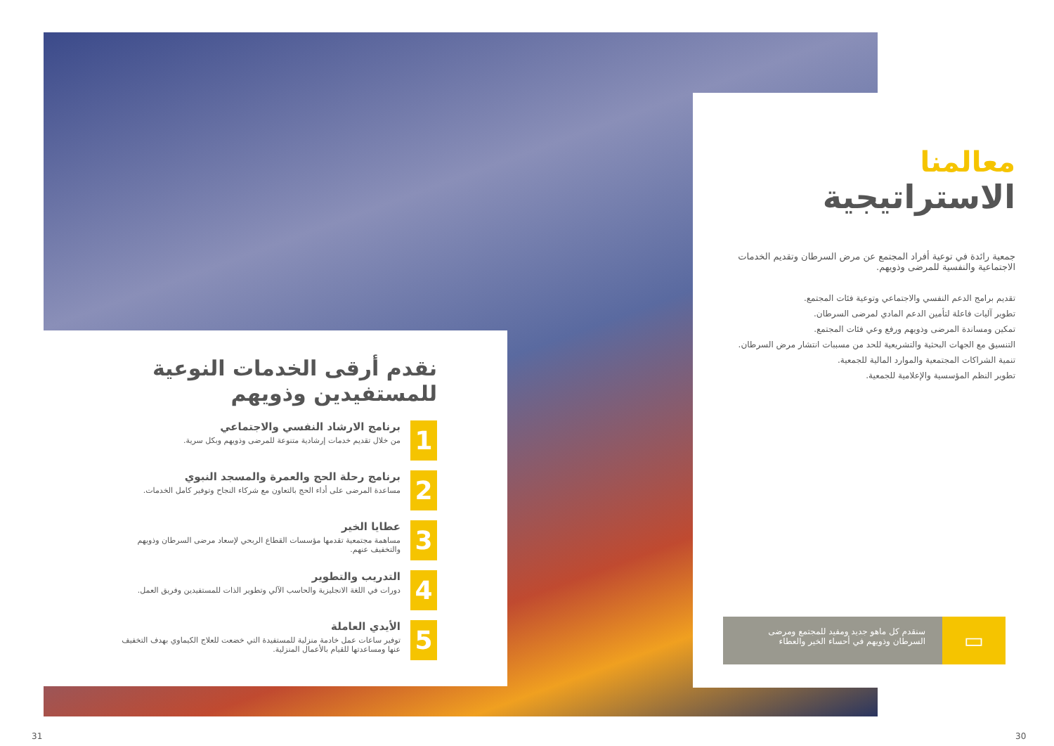معالمنا
الاستراتيجية
جمعية رائدة في توعية أفراد المجتمع عن مرض السرطان وتقديم الخدمات الاجتماعية والنفسية للمرضى وذويهم.
تقديم برامج الدعم النفسي والاجتماعي وتوعية فئات المجتمع.
تطوير آليات فاعلة لتأمين الدعم المادي لمرضى السرطان.
تمكين ومساندة المرضى وذويهم ورفع وعي فئات المجتمع.
التنسيق مع الجهات البحثية والتشريعية للحد من مسببات انتشار مرض السرطان.
تنمية الشراكات المجتمعية والموارد المالية للجمعية.
تطوير النظم المؤسسية والإعلامية للجمعية.
▭
سنقدم كل ماهو جديد ومفيد للمجتمع ومرضى السرطان وذويهم في أحساء الخير والعطاء
نقدم أرقى الخدمات النوعية للمستفيدين وذويهم
1
برنامج الارشاد النفسي والاجتماعي
من خلال تقديم خدمات إرشادية متنوعة للمرضى وذويهم وبكل سرية.
2
برنامج رحلة الحج والعمرة والمسجد النبوي
مساعدة المرضى على أداء الحج بالتعاون مع شركاء النجاح وتوفير كامل الخدمات.
3
عطايا الخير
مساهمة مجتمعية تقدمها مؤسسات القطاع الربحي لإسعاد مرضى السرطان وذويهم والتخفيف عنهم.
4
التدريب والتطوير
دورات في اللغة الانجليزية والحاسب الآلي وتطوير الذات للمستفيدين وفريق العمل.
5
الأيدي العاملة
توفير ساعات عمل خادمة منزلية للمستفيدة التي خضعت للعلاج الكيماوي بهدف التخفيف عنها ومساعدتها للقيام بالأعمال المنزلية.
31 30